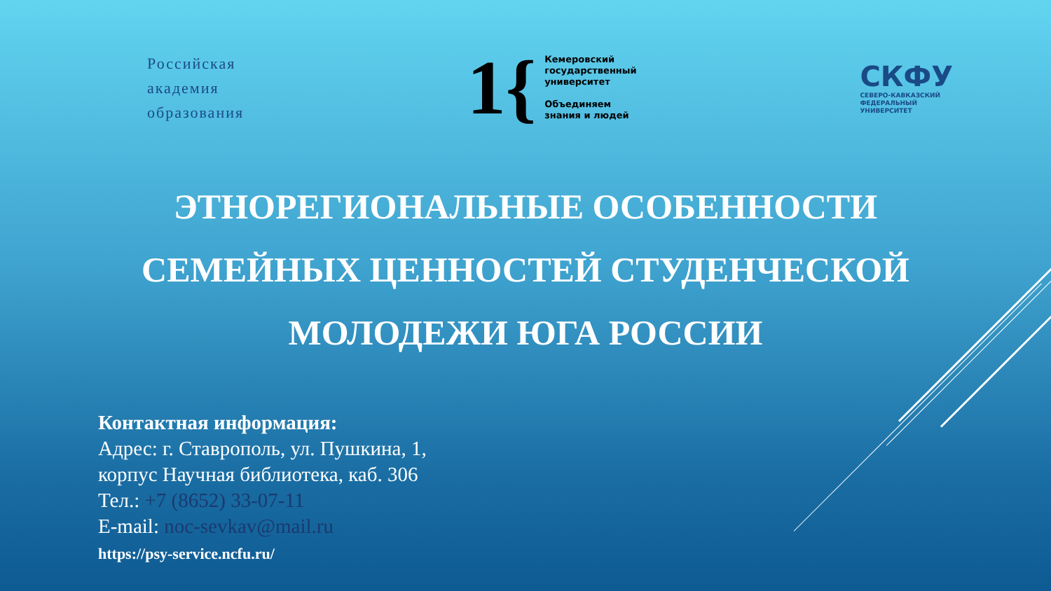Российская
академия
образования
1{ Кемеровский
государственный
университет
Объединяем
знания и людей
СКФУ
СЕВЕРО-КАВКАЗСКИЙ
ФЕДЕРАЛЬНЫЙ
УНИВЕРСИТЕТ
ЭТНОРЕГИОНАЛЬНЫЕ ОСОБЕННОСТИ
СЕМЕЙНЫХ ЦЕННОСТЕЙ СТУДЕНЧЕСКОЙ
МОЛОДЕЖИ ЮГА РОССИИ
Контактная информация:
Адрес: г. Ставрополь, ул. Пушкина, 1,
корпус Научная библиотека, каб. 306
Тел.: +7 (8652) 33-07-11
E-mail: noc-sevkav@mail.ru
https://psy-service.ncfu.ru/